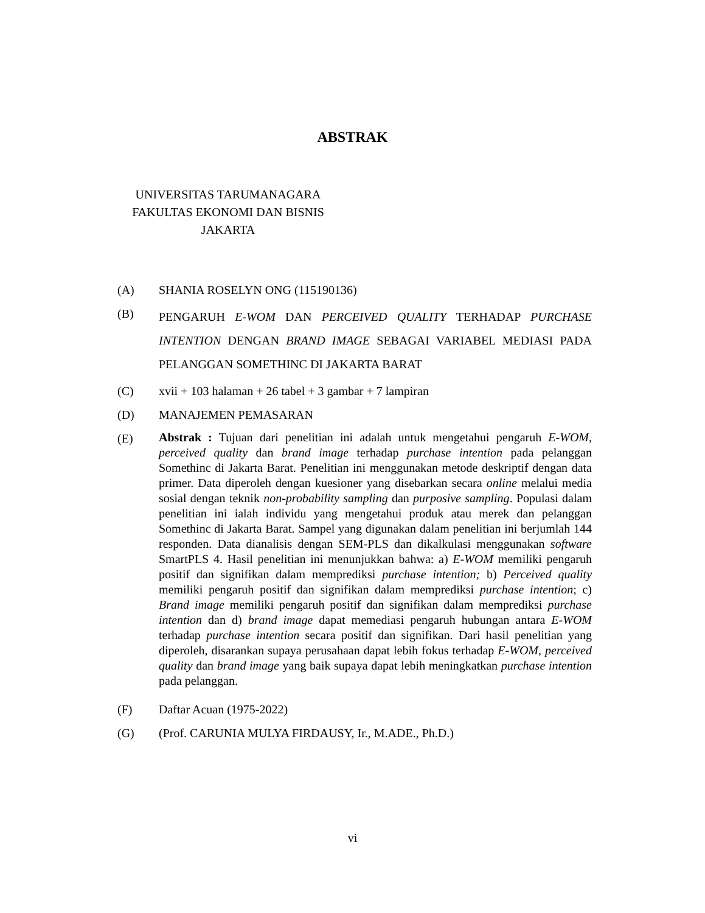ABSTRAK
UNIVERSITAS TARUMANAGARA
FAKULTAS EKONOMI DAN BISNIS
JAKARTA
(A) SHANIA ROSELYN ONG (115190136)
(B)
PENGARUH E-WOM DAN PERCEIVED QUALITY TERHADAP PURCHASE INTENTION DENGAN BRAND IMAGE SEBAGAI VARIABEL MEDIASI PADA PELANGGAN SOMETHINC DI JAKARTA BARAT
(C) xvii + 103 halaman + 26 tabel + 3 gambar + 7 lampiran
(D) MANAJEMEN PEMASARAN
(E)
Abstrak : Tujuan dari penelitian ini adalah untuk mengetahui pengaruh E-WOM, perceived quality dan brand image terhadap purchase intention pada pelanggan Somethinc di Jakarta Barat. Penelitian ini menggunakan metode deskriptif dengan data primer. Data diperoleh dengan kuesioner yang disebarkan secara online melalui media sosial dengan teknik non-probability sampling dan purposive sampling. Populasi dalam penelitian ini ialah individu yang mengetahui produk atau merek dan pelanggan Somethinc di Jakarta Barat. Sampel yang digunakan dalam penelitian ini berjumlah 144 responden. Data dianalisis dengan SEM-PLS dan dikalkulasi menggunakan software SmartPLS 4. Hasil penelitian ini menunjukkan bahwa: a) E-WOM memiliki pengaruh positif dan signifikan dalam memprediksi purchase intention; b) Perceived quality memiliki pengaruh positif dan signifikan dalam memprediksi purchase intention; c) Brand image memiliki pengaruh positif dan signifikan dalam memprediksi purchase intention dan d) brand image dapat memediasi pengaruh hubungan antara E-WOM terhadap purchase intention secara positif dan signifikan. Dari hasil penelitian yang diperoleh, disarankan supaya perusahaan dapat lebih fokus terhadap E-WOM, perceived quality dan brand image yang baik supaya dapat lebih meningkatkan purchase intention pada pelanggan.
(F) Daftar Acuan (1975-2022)
(G) (Prof. CARUNIA MULYA FIRDAUSY, Ir., M.ADE., Ph.D.)
vi